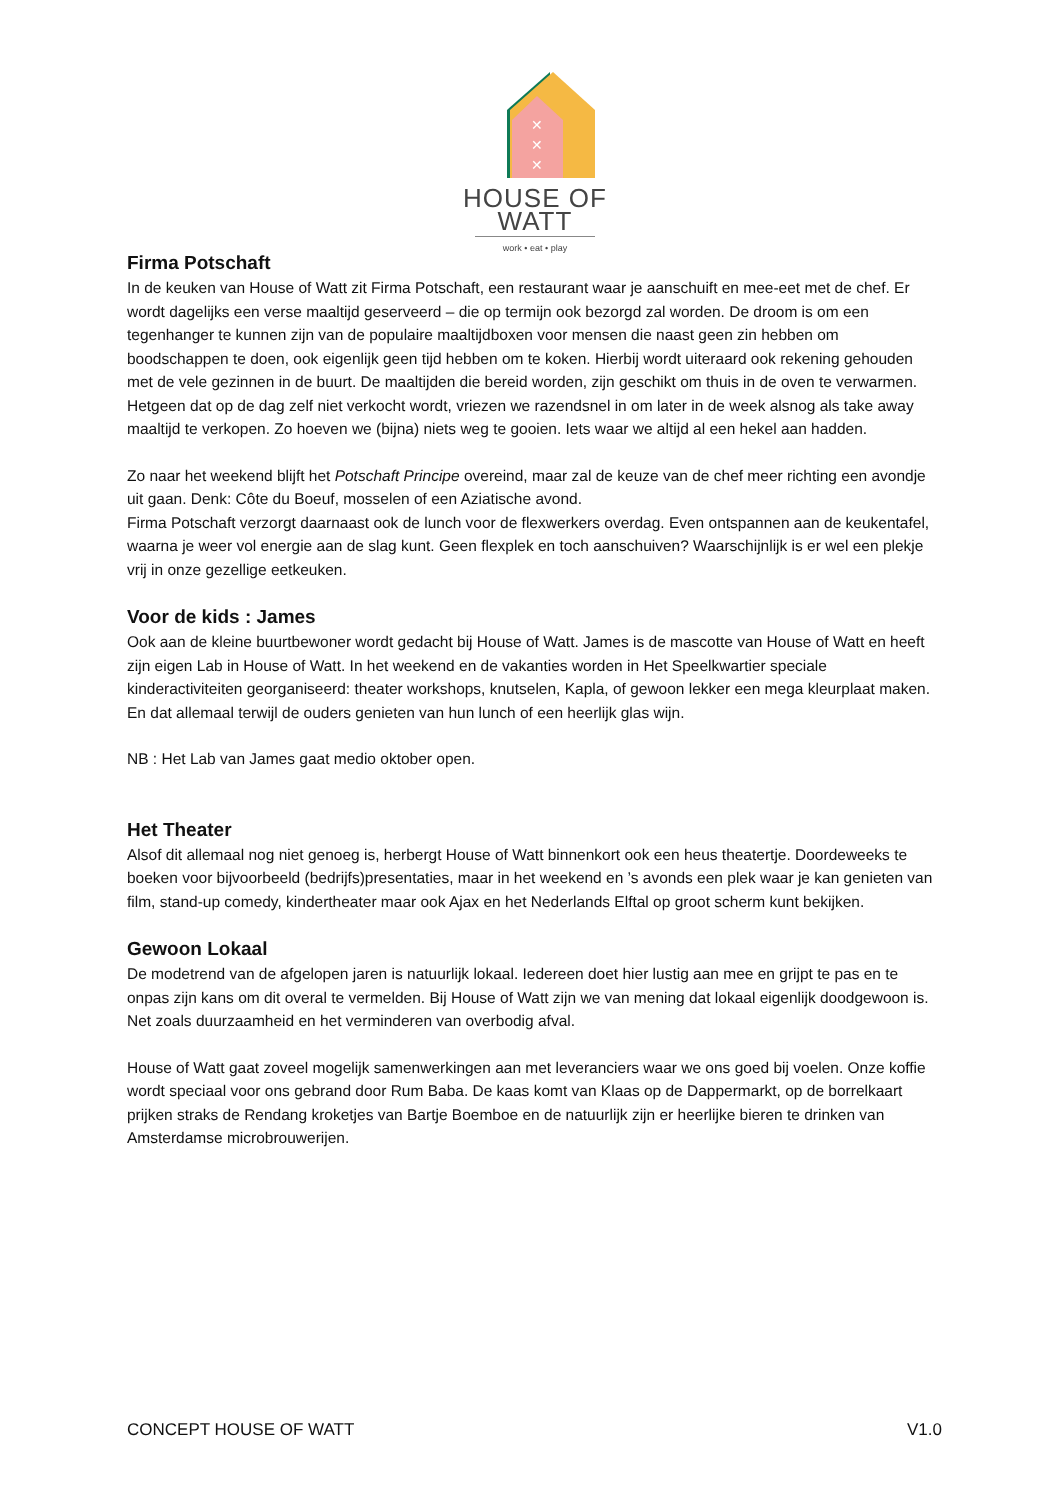✕
✕
✕
HOUSE OF WATT
work • eat • play
Firma Potschaft
In de keuken van House of Watt zit Firma Potschaft, een restaurant waar je aanschuift en mee-eet met de chef. Er wordt dagelijks een verse maaltijd geserveerd – die op termijn ook bezorgd zal worden. De droom is om een tegenhanger te kunnen zijn van de populaire maaltijdboxen voor mensen die naast geen zin hebben om boodschappen te doen, ook eigenlijk geen tijd hebben om te koken. Hierbij wordt uiteraard ook rekening gehouden met de vele gezinnen in de buurt. De maaltijden die bereid worden, zijn geschikt om thuis in de oven te verwarmen. Hetgeen dat op de dag zelf niet verkocht wordt, vriezen we razendsnel in om later in de week alsnog als take away maaltijd te verkopen. Zo hoeven we (bijna) niets weg te gooien. Iets waar we altijd al een hekel aan hadden.
Zo naar het weekend blijft het Potschaft Principe overeind, maar zal de keuze van de chef meer richting een avondje uit gaan. Denk: Côte du Boeuf, mosselen of een Aziatische avond.
Firma Potschaft verzorgt daarnaast ook de lunch voor de flexwerkers overdag. Even ontspannen aan de keukentafel, waarna je weer vol energie aan de slag kunt. Geen flexplek en toch aanschuiven? Waarschijnlijk is er wel een plekje vrij in onze gezellige eetkeuken.
Voor de kids : James
Ook aan de kleine buurtbewoner wordt gedacht bij House of Watt. James is de mascotte van House of Watt en heeft zijn eigen Lab in House of Watt. In het weekend en de vakanties worden in Het Speelkwartier speciale kinderactiviteiten georganiseerd: theater workshops, knutselen, Kapla, of gewoon lekker een mega kleurplaat maken. En dat allemaal terwijl de ouders genieten van hun lunch of een heerlijk glas wijn.
NB : Het Lab van James gaat medio oktober open.
Het Theater
Alsof dit allemaal nog niet genoeg is, herbergt House of Watt binnenkort ook een heus theatertje. Doordeweeks te boeken voor bijvoorbeeld (bedrijfs)presentaties, maar in het weekend en ’s avonds een plek waar je kan genieten van film, stand-up comedy, kindertheater maar ook Ajax en het Nederlands Elftal op groot scherm kunt bekijken.
Gewoon Lokaal
De modetrend van de afgelopen jaren is natuurlijk lokaal. Iedereen doet hier lustig aan mee en grijpt te pas en te onpas zijn kans om dit overal te vermelden. Bij House of Watt zijn we van mening dat lokaal eigenlijk doodgewoon is. Net zoals duurzaamheid en het verminderen van overbodig afval.
House of Watt gaat zoveel mogelijk samenwerkingen aan met leveranciers waar we ons goed bij voelen. Onze koffie wordt speciaal voor ons gebrand door Rum Baba. De kaas komt van Klaas op de Dappermarkt, op de borrelkaart prijken straks de Rendang kroketjes van Bartje Boemboe en de natuurlijk zijn er heerlijke bieren te drinken van Amsterdamse microbrouwerijen.
CONCEPT HOUSE OF WATT V1.0